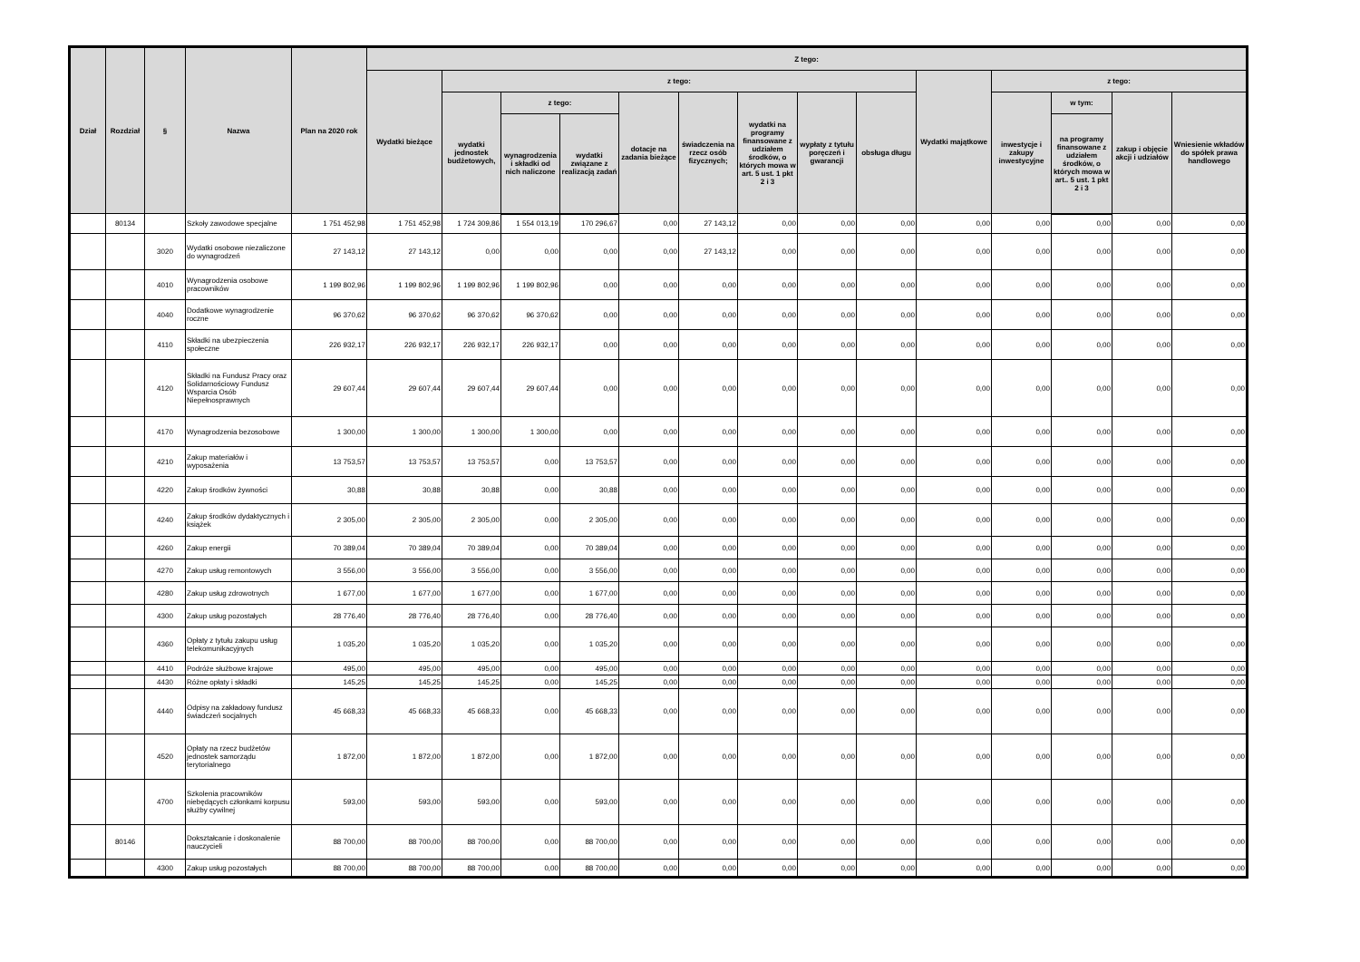| Dział | Rozdział | § | Nazwa | Plan na 2020 rok | Z tego: | | | | | | | | | | | | | |
| --- | --- | --- | --- | --- | --- | --- | --- | --- | --- | --- | --- | --- | --- | --- | --- | --- | --- | --- |
| | | | | | Wydatki bieżące | z tego: | | | | | | | | Wydatki majątkowe | z tego: | | | |
| | | | | | | wydatki jednostek budżetowych, | z tego: | | dotacje na zadania bieżące | świadczenia na rzecz osób fizycznych; | wydatki na programy finansowane z udziałem środków, o których mowa w art. 5 ust. 1 pkt 2 i 3 | wypłaty z tytułu poręczeń i gwarancji | obsługa długu | | inwestycje i zakupy inwestycyjne | w tym: | zakup i objęcie akcji i udziałów | Wniesienie wkładów do spółek prawa handlowego |
| | | | | | | | wynagrodzenia i składki od nich naliczone | wydatki związane z realizacją zadań | | | | | | | | na programy finansowane z udziałem środków, o których mowa w art.. 5 ust. 1 pkt 2 i 3 | | |
| | 80134 | | Szkoły zawodowe specjalne | 1 751 452,98 | 1 751 452,98 | 1 724 309,86 | 1 554 013,19 | 170 296,67 | 0,00 | 27 143,12 | 0,00 | 0,00 | 0,00 | 0,00 | 0,00 | 0,00 | 0,00 | 0,00 |
| | | 3020 | Wydatki osobowe niezaliczone do wynagrodzeń | 27 143,12 | 27 143,12 | 0,00 | 0,00 | 0,00 | 0,00 | 27 143,12 | 0,00 | 0,00 | 0,00 | 0,00 | 0,00 | 0,00 | 0,00 | 0,00 |
| | | 4010 | Wynagrodzenia osobowe pracowników | 1 199 802,96 | 1 199 802,96 | 1 199 802,96 | 1 199 802,96 | 0,00 | 0,00 | 0,00 | 0,00 | 0,00 | 0,00 | 0,00 | 0,00 | 0,00 | 0,00 | 0,00 |
| | | 4040 | Dodatkowe wynagrodzenie roczne | 96 370,62 | 96 370,62 | 96 370,62 | 96 370,62 | 0,00 | 0,00 | 0,00 | 0,00 | 0,00 | 0,00 | 0,00 | 0,00 | 0,00 | 0,00 | 0,00 |
| | | 4110 | Składki na ubezpieczenia społeczne | 226 932,17 | 226 932,17 | 226 932,17 | 226 932,17 | 0,00 | 0,00 | 0,00 | 0,00 | 0,00 | 0,00 | 0,00 | 0,00 | 0,00 | 0,00 | 0,00 |
| | | 4120 | Składki na Fundusz Pracy oraz Solidarnościowy Fundusz Wsparcia Osób Niepełnosprawnych | 29 607,44 | 29 607,44 | 29 607,44 | 29 607,44 | 0,00 | 0,00 | 0,00 | 0,00 | 0,00 | 0,00 | 0,00 | 0,00 | 0,00 | 0,00 | 0,00 |
| | | 4170 | Wynagrodzenia bezosobowe | 1 300,00 | 1 300,00 | 1 300,00 | 1 300,00 | 0,00 | 0,00 | 0,00 | 0,00 | 0,00 | 0,00 | 0,00 | 0,00 | 0,00 | 0,00 | 0,00 |
| | | 4210 | Zakup materiałów i wyposażenia | 13 753,57 | 13 753,57 | 13 753,57 | 0,00 | 13 753,57 | 0,00 | 0,00 | 0,00 | 0,00 | 0,00 | 0,00 | 0,00 | 0,00 | 0,00 | 0,00 |
| | | 4220 | Zakup środków żywności | 30,88 | 30,88 | 30,88 | 0,00 | 30,88 | 0,00 | 0,00 | 0,00 | 0,00 | 0,00 | 0,00 | 0,00 | 0,00 | 0,00 | 0,00 |
| | | 4240 | Zakup środków dydaktycznych i książek | 2 305,00 | 2 305,00 | 2 305,00 | 0,00 | 2 305,00 | 0,00 | 0,00 | 0,00 | 0,00 | 0,00 | 0,00 | 0,00 | 0,00 | 0,00 | 0,00 |
| | | 4260 | Zakup energii | 70 389,04 | 70 389,04 | 70 389,04 | 0,00 | 70 389,04 | 0,00 | 0,00 | 0,00 | 0,00 | 0,00 | 0,00 | 0,00 | 0,00 | 0,00 | 0,00 |
| | | 4270 | Zakup usług remontowych | 3 556,00 | 3 556,00 | 3 556,00 | 0,00 | 3 556,00 | 0,00 | 0,00 | 0,00 | 0,00 | 0,00 | 0,00 | 0,00 | 0,00 | 0,00 | 0,00 |
| | | 4280 | Zakup usług zdrowotnych | 1 677,00 | 1 677,00 | 1 677,00 | 0,00 | 1 677,00 | 0,00 | 0,00 | 0,00 | 0,00 | 0,00 | 0,00 | 0,00 | 0,00 | 0,00 | 0,00 |
| | | 4300 | Zakup usług pozostałych | 28 776,40 | 28 776,40 | 28 776,40 | 0,00 | 28 776,40 | 0,00 | 0,00 | 0,00 | 0,00 | 0,00 | 0,00 | 0,00 | 0,00 | 0,00 | 0,00 |
| | | 4360 | Opłaty z tytułu zakupu usług telekomunikacyjnych | 1 035,20 | 1 035,20 | 1 035,20 | 0,00 | 1 035,20 | 0,00 | 0,00 | 0,00 | 0,00 | 0,00 | 0,00 | 0,00 | 0,00 | 0,00 | 0,00 |
| | | 4410 | Podróże służbowe krajowe | 495,00 | 495,00 | 495,00 | 0,00 | 495,00 | 0,00 | 0,00 | 0,00 | 0,00 | 0,00 | 0,00 | 0,00 | 0,00 | 0,00 | 0,00 |
| | | 4430 | Różne opłaty i składki | 145,25 | 145,25 | 145,25 | 0,00 | 145,25 | 0,00 | 0,00 | 0,00 | 0,00 | 0,00 | 0,00 | 0,00 | 0,00 | 0,00 | 0,00 |
| | | 4440 | Odpisy na zakładowy fundusz świadczeń socjalnych | 45 668,33 | 45 668,33 | 45 668,33 | 0,00 | 45 668,33 | 0,00 | 0,00 | 0,00 | 0,00 | 0,00 | 0,00 | 0,00 | 0,00 | 0,00 | 0,00 |
| | | 4520 | Opłaty na rzecz budżetów jednostek samorządu terytorialnego | 1 872,00 | 1 872,00 | 1 872,00 | 0,00 | 1 872,00 | 0,00 | 0,00 | 0,00 | 0,00 | 0,00 | 0,00 | 0,00 | 0,00 | 0,00 | 0,00 |
| | | 4700 | Szkolenia pracowników niebędących członkami korpusu służby cywilnej | 593,00 | 593,00 | 593,00 | 0,00 | 593,00 | 0,00 | 0,00 | 0,00 | 0,00 | 0,00 | 0,00 | 0,00 | 0,00 | 0,00 | 0,00 |
| | 80146 | | Dokształcanie i doskonalenie nauczycieli | 88 700,00 | 88 700,00 | 88 700,00 | 0,00 | 88 700,00 | 0,00 | 0,00 | 0,00 | 0,00 | 0,00 | 0,00 | 0,00 | 0,00 | 0,00 | 0,00 |
| | | 4300 | Zakup usług pozostałych | 88 700,00 | 88 700,00 | 88 700,00 | 0,00 | 88 700,00 | 0,00 | 0,00 | 0,00 | 0,00 | 0,00 | 0,00 | 0,00 | 0,00 | 0,00 | 0,00 |